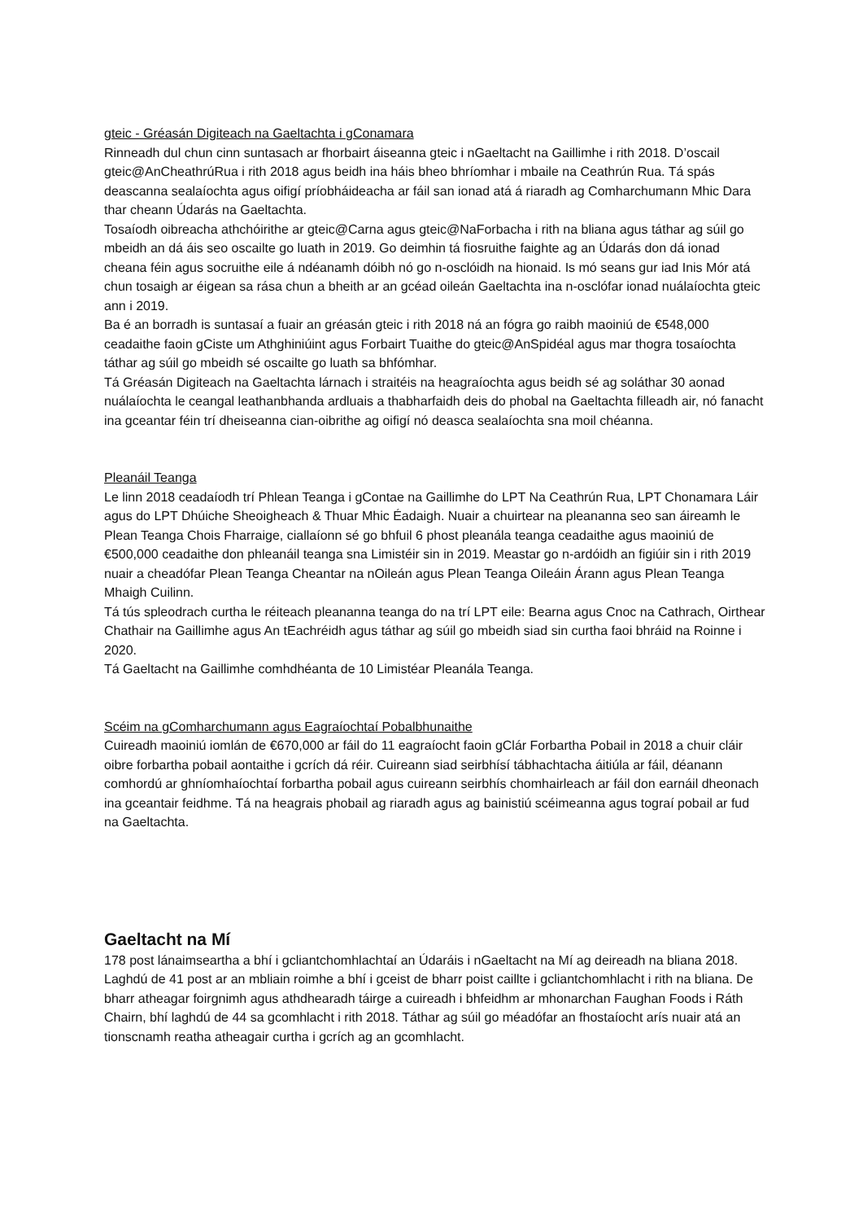gteic - Gréasán Digiteach na Gaeltachta i gConamara
Rinneadh dul chun cinn suntasach ar fhorbairt áiseanna gteic i nGaeltacht na Gaillimhe i rith 2018. D’oscail gteic@AnCheathrúRua i rith 2018 agus beidh ina háis bheo bhríomhar i mbaile na Ceathrún Rua. Tá spás deascanna sealaíochta agus oifigí príobháideacha ar fáil san ionad atá á riaradh ag Comharchumann Mhic Dara thar cheann Údarás na Gaeltachta.
Tosaíodh oibreacha athchóirithe ar gteic@Carna agus gteic@NaForbacha i rith na bliana agus táthar ag súil go mbeidh an dá áis seo oscailte go luath in 2019. Go deimhin tá fiosruithe faighte ag an Údarás don dá ionad cheana féin agus socruithe eile á ndéanamh dóibh nó go n-osclóidh na hionaid. Is mó seans gur iad Inis Mór atá chun tosaigh ar éigean sa rása chun a bheith ar an gcéad oileán Gaeltachta ina n-osclófar ionad nuálaíochta gteic ann i 2019.
Ba é an borradh is suntasaí a fuair an gréasán gteic i rith 2018 ná an fógra go raibh maoiniú de €548,000 ceadaithe faoin gCiste um Athghiniúint agus Forbairt Tuaithe do gteic@AnSpidéal agus mar thogra tosaíochta táthar ag súil go mbeidh sé oscailte go luath sa bhfómhar.
Tá Gréasán Digiteach na Gaeltachta lárnach i straitéis na heagraíochta agus beidh sé ag soláthar 30 aonad nuálaíochta le ceangal leathanbhanda ardluais a thabharfaidh deis do phobal na Gaeltachta filleadh air, nó fanacht ina gceantar féin trí dheiseanna cian-oibrithe ag oifigí nó deasca sealaíochta sna moil chéanna.
Pleanáil Teanga
Le linn 2018 ceadaíodh trí Phlean Teanga i gContae na Gaillimhe do LPT Na Ceathrún Rua, LPT Chonamara Láir agus do LPT Dhúiche Sheoigheach & Thuar Mhic Éadaigh. Nuair a chuirtear na pleananna seo san áireamh le Plean Teanga Chois Fharraige, ciallaíonn sé go bhfuil 6 phost pleanála teanga ceadaithe agus maoiniú de €500,000 ceadaithe don phleanáil teanga sna Limistéir sin in 2019. Meastar go n-ardóidh an figiúir sin i rith 2019 nuair a cheadófar Plean Teanga Cheantar na nOileán agus Plean Teanga Oileáin Árann agus Plean Teanga Mhaigh Cuilinn.
Tá tús spleodrach curtha le réiteach pleananna teanga do na trí LPT eile: Bearna agus Cnoc na Cathrach, Oirthear Chathair na Gaillimhe agus An tEachréidh agus táthar ag súil go mbeidh siad sin curtha faoi bhráid na Roinne i 2020.
Tá Gaeltacht na Gaillimhe comhdhéanta de 10 Limistéar Pleanála Teanga.
Scéim na gComharchumann agus Eagraíochtaí Pobalbhunaithe
Cuireadh maoiniú iomlán de €670,000 ar fáil do 11 eagraíocht faoin gClár Forbartha Pobail in 2018 a chuir cláir oibre forbartha pobail aontaithe i gcrích dá réir. Cuireann siad seirbhísí tábhachtacha áitiúla ar fáil, déanann comhordú ar ghníomhaíochtaí forbartha pobail agus cuireann seirbhís chomhairleach ar fáil don earnáil dheonach ina gceantair feidhme. Tá na heagrais phobail ag riaradh agus ag bainistiú scéimeanna agus tograí pobail ar fud na Gaeltachta.
Gaeltacht na Mí
178 post lánaimseartha a bhí i gcliantchomhlachtaí an Údaráis i nGaeltacht na Mí ag deireadh na bliana 2018. Laghdú de 41 post ar an mbliain roimhe a bhí i gceist de bharr poist caillte i gcliantchomhlacht i rith na bliana. De bharr atheagar foirgnimh agus athdhearadh táirge a cuireadh i bhfeidhm ar mhonarchan Faughan Foods i Ráth Chairn, bhí laghdú de 44 sa gcomhlacht i rith 2018. Táthar ag súil go méadófar an fhostaíocht arís nuair atá an tionscnamh reatha atheagair curtha i gcrích ag an gcomhlacht.